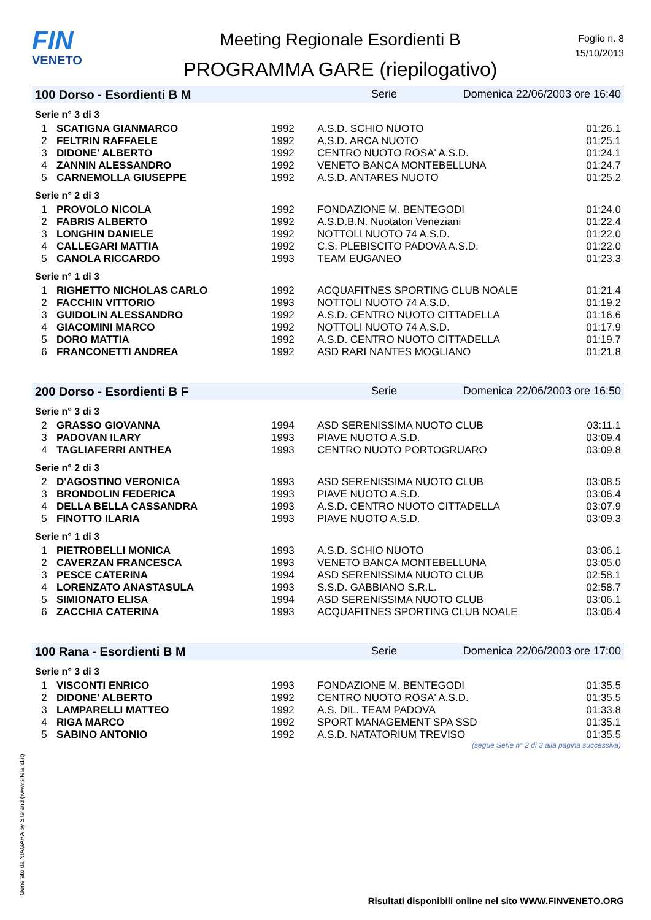FIN
VENETO
Meeting Regionale Esordienti B
PROGRAMMA GARE (riepilogativo)
Foglio n. 8
15/10/2013
100 Dorso - Esordienti B M Serie Domenica 22/06/2003 ore 16:40
Serie n° 3 di 3
| 1 | SCATIGNA GIANMARCO | 1992 | A.S.D. SCHIO NUOTO | 01:26.1 |
| 2 | FELTRIN RAFFAELE | 1992 | A.S.D. ARCA NUOTO | 01:25.1 |
| 3 | DIDONE' ALBERTO | 1992 | CENTRO NUOTO ROSA' A.S.D. | 01:24.1 |
| 4 | ZANNIN ALESSANDRO | 1992 | VENETO BANCA MONTEBELLUNA | 01:24.7 |
| 5 | CARNEMOLLA GIUSEPPE | 1992 | A.S.D. ANTARES NUOTO | 01:25.2 |
Serie n° 2 di 3
| 1 | PROVOLO NICOLA | 1992 | FONDAZIONE M. BENTEGODI | 01:24.0 |
| 2 | FABRIS ALBERTO | 1992 | A.S.D.B.N. Nuotatori Veneziani | 01:22.4 |
| 3 | LONGHIN DANIELE | 1992 | NOTTOLI NUOTO 74 A.S.D. | 01:22.0 |
| 4 | CALLEGARI MATTIA | 1992 | C.S. PLEBISCITO PADOVA A.S.D. | 01:22.0 |
| 5 | CANOLA RICCARDO | 1993 | TEAM EUGANEO | 01:23.3 |
Serie n° 1 di 3
| 1 | RIGHETTO NICHOLAS CARLO | 1992 | ACQUAFITNES SPORTING CLUB NOALE | 01:21.4 |
| 2 | FACCHIN VITTORIO | 1993 | NOTTOLI NUOTO 74 A.S.D. | 01:19.2 |
| 3 | GUIDOLIN ALESSANDRO | 1992 | A.S.D. CENTRO NUOTO CITTADELLA | 01:16.6 |
| 4 | GIACOMINI MARCO | 1992 | NOTTOLI NUOTO 74 A.S.D. | 01:17.9 |
| 5 | DORO MATTIA | 1992 | A.S.D. CENTRO NUOTO CITTADELLA | 01:19.7 |
| 6 | FRANCONETTI ANDREA | 1992 | ASD RARI NANTES MOGLIANO | 01:21.8 |
200 Dorso - Esordienti B F Serie Domenica 22/06/2003 ore 16:50
Serie n° 3 di 3
| 2 | GRASSO GIOVANNA | 1994 | ASD SERENISSIMA NUOTO CLUB | 03:11.1 |
| 3 | PADOVAN ILARY | 1993 | PIAVE NUOTO A.S.D. | 03:09.4 |
| 4 | TAGLIAFERRI ANTHEA | 1993 | CENTRO NUOTO PORTOGRUARO | 03:09.8 |
Serie n° 2 di 3
| 2 | D'AGOSTINO VERONICA | 1993 | ASD SERENISSIMA NUOTO CLUB | 03:08.5 |
| 3 | BRONDOLIN FEDERICA | 1993 | PIAVE NUOTO A.S.D. | 03:06.4 |
| 4 | DELLA BELLA CASSANDRA | 1993 | A.S.D. CENTRO NUOTO CITTADELLA | 03:07.9 |
| 5 | FINOTTO ILARIA | 1993 | PIAVE NUOTO A.S.D. | 03:09.3 |
Serie n° 1 di 3
| 1 | PIETROBELLI MONICA | 1993 | A.S.D. SCHIO NUOTO | 03:06.1 |
| 2 | CAVERZAN FRANCESCA | 1993 | VENETO BANCA MONTEBELLUNA | 03:05.0 |
| 3 | PESCE CATERINA | 1994 | ASD SERENISSIMA NUOTO CLUB | 02:58.1 |
| 4 | LORENZATO ANASTASULA | 1993 | S.S.D. GABBIANO S.R.L. | 02:58.7 |
| 5 | SIMIONATO ELISA | 1994 | ASD SERENISSIMA NUOTO CLUB | 03:06.1 |
| 6 | ZACCHIA CATERINA | 1993 | ACQUAFITNES SPORTING CLUB NOALE | 03:06.4 |
100 Rana - Esordienti B M Serie Domenica 22/06/2003 ore 17:00
Serie n° 3 di 3
| 1 | VISCONTI ENRICO | 1993 | FONDAZIONE M. BENTEGODI | 01:35.5 |
| 2 | DIDONE' ALBERTO | 1992 | CENTRO NUOTO ROSA' A.S.D. | 01:35.5 |
| 3 | LAMPARELLI MATTEO | 1992 | A.S. DIL. TEAM PADOVA | 01:33.8 |
| 4 | RIGA MARCO | 1992 | SPORT MANAGEMENT SPA SSD | 01:35.1 |
| 5 | SABINO ANTONIO | 1992 | A.S.D. NATATORIUM TREVISO | 01:35.5 |
(segue Serie n° 2 di 3 alla pagina successiva)
Generato da NIAGARA by Siteland (www.siteland.it)
Risultati disponibili online nel sito WWW.FINVENETO.ORG